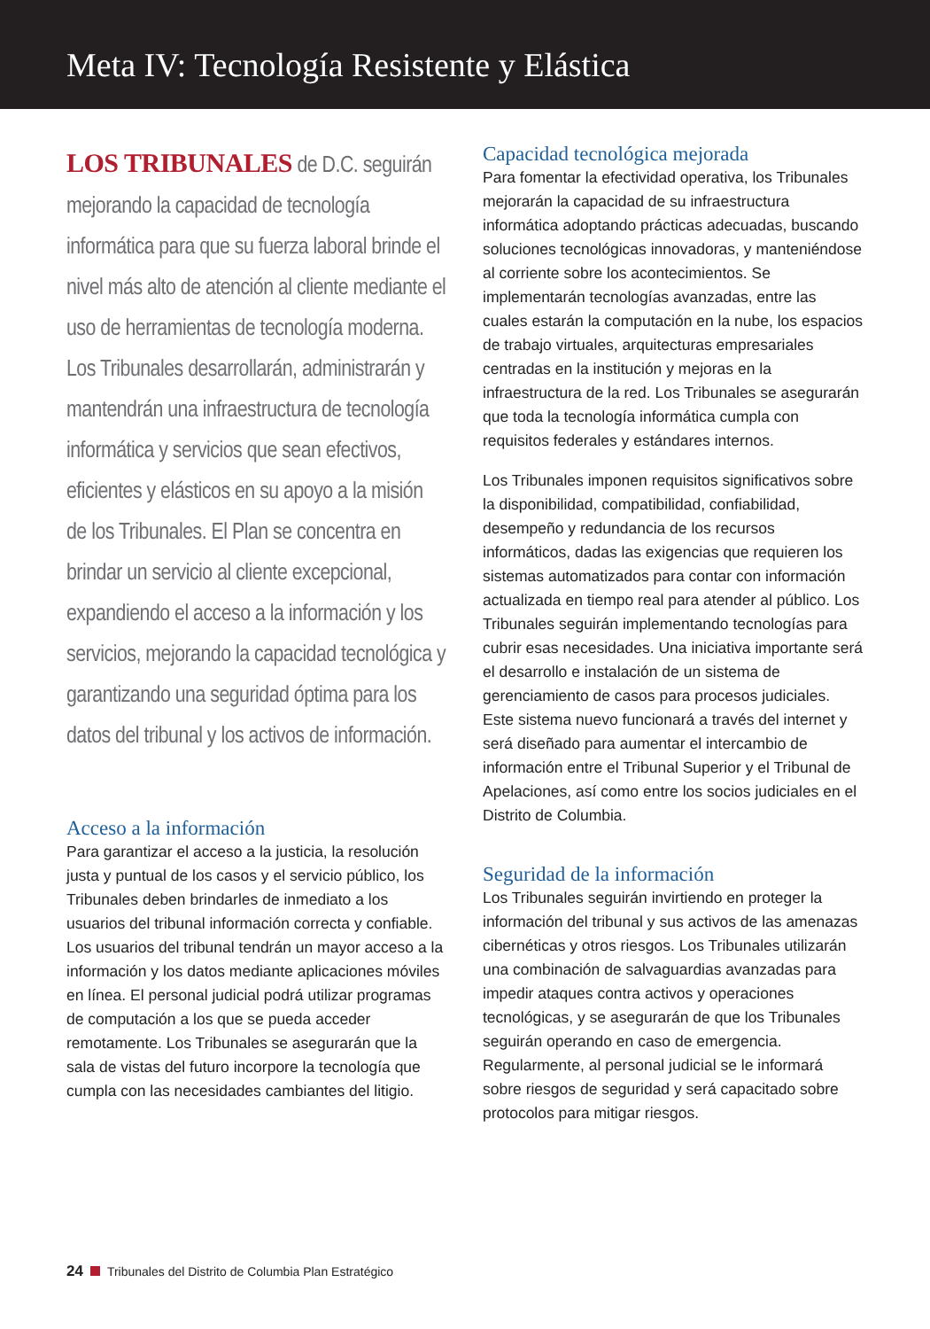Meta IV: Tecnología Resistente y Elástica
LOS TRIBUNALES de D.C. seguirán mejorando la capacidad de tecnología informática para que su fuerza laboral brinde el nivel más alto de atención al cliente mediante el uso de herramientas de tecnología moderna. Los Tribunales desarrollarán, administrarán y mantendrán una infraestructura de tecnología informática y servicios que sean efectivos, eficientes y elásticos en su apoyo a la misión de los Tribunales. El Plan se concentra en brindar un servicio al cliente excepcional, expandiendo el acceso a la información y los servicios, mejorando la capacidad tecnológica y garantizando una seguridad óptima para los datos del tribunal y los activos de información.
Acceso a la información
Para garantizar el acceso a la justicia, la resolución justa y puntual de los casos y el servicio público, los Tribunales deben brindarles de inmediato a los usuarios del tribunal información correcta y confiable. Los usuarios del tribunal tendrán un mayor acceso a la información y los datos mediante aplicaciones móviles en línea. El personal judicial podrá utilizar programas de computación a los que se pueda acceder remotamente. Los Tribunales se asegurarán que la sala de vistas del futuro incorpore la tecnología que cumpla con las necesidades cambiantes del litigio.
Capacidad tecnológica mejorada
Para fomentar la efectividad operativa, los Tribunales mejorarán la capacidad de su infraestructura informática adoptando prácticas adecuadas, buscando soluciones tecnológicas innovadoras, y manteniéndose al corriente sobre los acontecimientos. Se implementarán tecnologías avanzadas, entre las cuales estarán la computación en la nube, los espacios de trabajo virtuales, arquitecturas empresariales centradas en la institución y mejoras en la infraestructura de la red. Los Tribunales se asegurarán que toda la tecnología informática cumpla con requisitos federales y estándares internos.
Los Tribunales imponen requisitos significativos sobre la disponibilidad, compatibilidad, confiabilidad, desempeño y redundancia de los recursos informáticos, dadas las exigencias que requieren los sistemas automatizados para contar con información actualizada en tiempo real para atender al público. Los Tribunales seguirán implementando tecnologías para cubrir esas necesidades. Una iniciativa importante será el desarrollo e instalación de un sistema de gerenciamiento de casos para procesos judiciales. Este sistema nuevo funcionará a través del internet y será diseñado para aumentar el intercambio de información entre el Tribunal Superior y el Tribunal de Apelaciones, así como entre los socios judiciales en el Distrito de Columbia.
Seguridad de la información
Los Tribunales seguirán invirtiendo en proteger la información del tribunal y sus activos de las amenazas cibernéticas y otros riesgos. Los Tribunales utilizarán una combinación de salvaguardias avanzadas para impedir ataques contra activos y operaciones tecnológicas, y se asegurarán de que los Tribunales seguirán operando en caso de emergencia. Regularmente, al personal judicial se le informará sobre riesgos de seguridad y será capacitado sobre protocolos para mitigar riesgos.
24 Tribunales del Distrito de Columbia Plan Estratégico